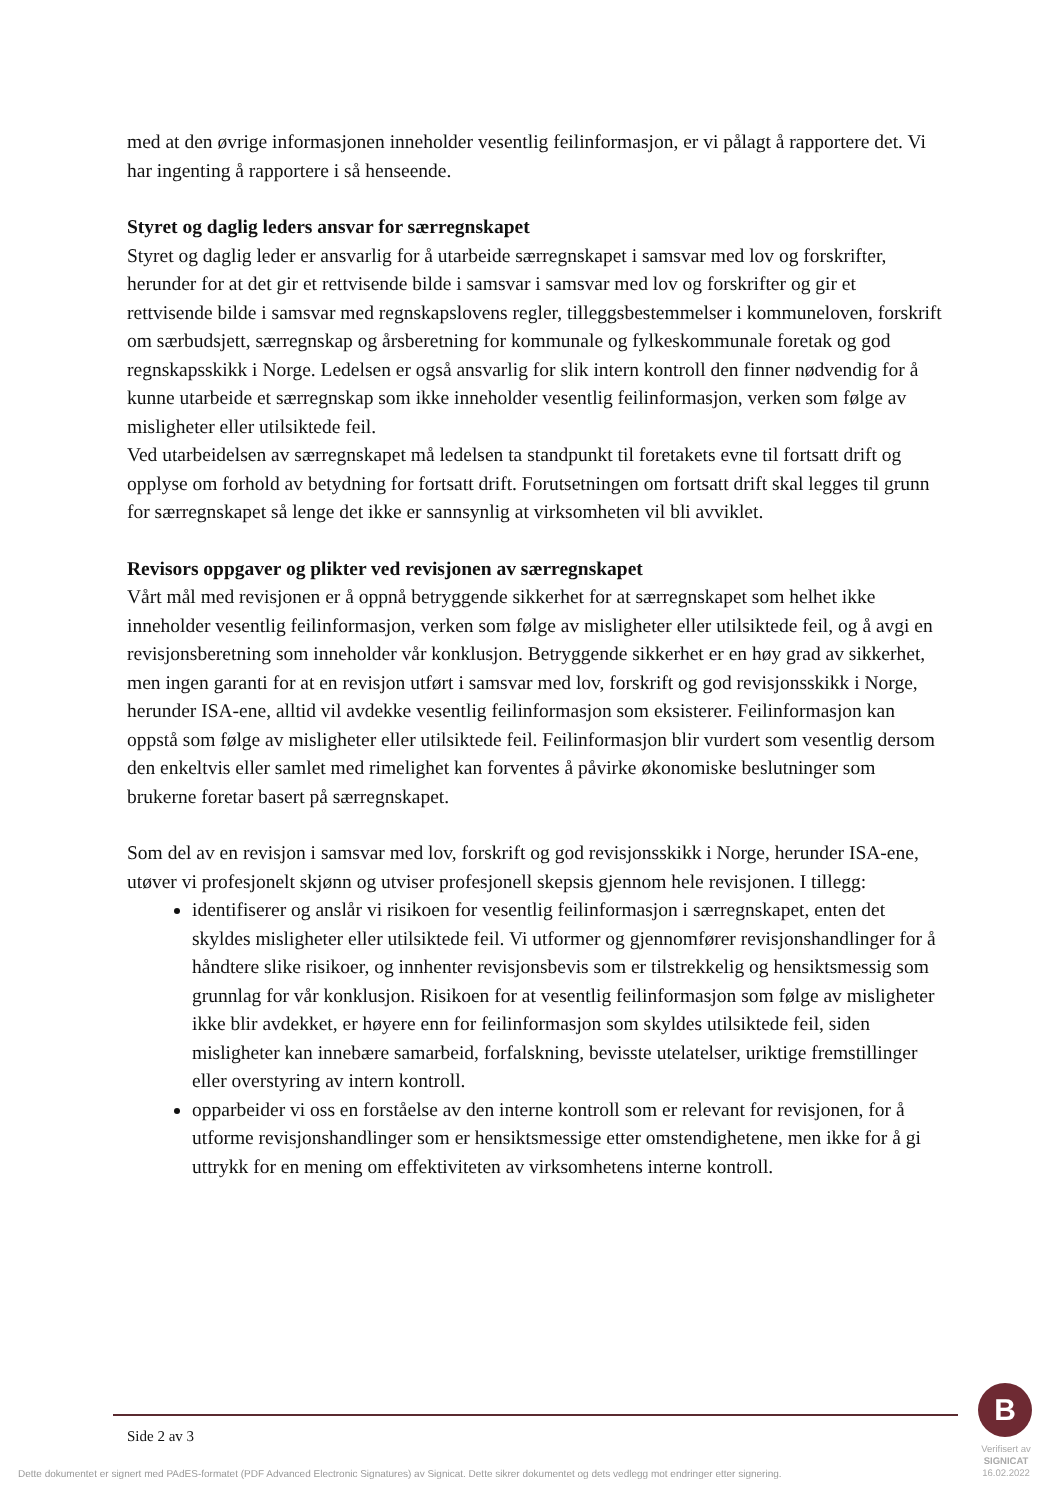med at den øvrige informasjonen inneholder vesentlig feilinformasjon, er vi pålagt å rapportere det. Vi har ingenting å rapportere i så henseende.
Styret og daglig leders ansvar for særregnskapet
Styret og daglig leder er ansvarlig for å utarbeide særregnskapet i samsvar med lov og forskrifter, herunder for at det gir et rettvisende bilde i samsvar i samsvar med lov og forskrifter og gir et rettvisende bilde i samsvar med regnskapslovens regler, tilleggsbestemmelser i kommuneloven, forskrift om særbudsjett, særregnskap og årsberetning for kommunale og fylkeskommunale foretak og god regnskapsskikk i Norge. Ledelsen er også ansvarlig for slik intern kontroll den finner nødvendig for å kunne utarbeide et særregnskap som ikke inneholder vesentlig feilinformasjon, verken som følge av misligheter eller utilsiktede feil.
Ved utarbeidelsen av særregnskapet må ledelsen ta standpunkt til foretakets evne til fortsatt drift og opplyse om forhold av betydning for fortsatt drift. Forutsetningen om fortsatt drift skal legges til grunn for særregnskapet så lenge det ikke er sannsynlig at virksomheten vil bli avviklet.
Revisors oppgaver og plikter ved revisjonen av særregnskapet
Vårt mål med revisjonen er å oppnå betryggende sikkerhet for at særregnskapet som helhet ikke inneholder vesentlig feilinformasjon, verken som følge av misligheter eller utilsiktede feil, og å avgi en revisjonsberetning som inneholder vår konklusjon. Betryggende sikkerhet er en høy grad av sikkerhet, men ingen garanti for at en revisjon utført i samsvar med lov, forskrift og god revisjonsskikk i Norge, herunder ISA-ene, alltid vil avdekke vesentlig feilinformasjon som eksisterer. Feilinformasjon kan oppstå som følge av misligheter eller utilsiktede feil. Feilinformasjon blir vurdert som vesentlig dersom den enkeltvis eller samlet med rimelighet kan forventes å påvirke økonomiske beslutninger som brukerne foretar basert på særregnskapet.
Som del av en revisjon i samsvar med lov, forskrift og god revisjonsskikk i Norge, herunder ISA-ene, utøver vi profesjonelt skjønn og utviser profesjonell skepsis gjennom hele revisjonen. I tillegg:
identifiserer og anslår vi risikoen for vesentlig feilinformasjon i særregnskapet, enten det skyldes misligheter eller utilsiktede feil. Vi utformer og gjennomfører revisjonshandlinger for å håndtere slike risikoer, og innhenter revisjonsbevis som er tilstrekkelig og hensiktsmessig som grunnlag for vår konklusjon. Risikoen for at vesentlig feilinformasjon som følge av misligheter ikke blir avdekket, er høyere enn for feilinformasjon som skyldes utilsiktede feil, siden misligheter kan innebære samarbeid, forfalskning, bevisste utelatelser, uriktige fremstillinger eller overstyring av intern kontroll.
opparbeider vi oss en forståelse av den interne kontroll som er relevant for revisjonen, for å utforme revisjonshandlinger som er hensiktsmessige etter omstendighetene, men ikke for å gi uttrykk for en mening om effektiviteten av virksomhetens interne kontroll.
Side 2 av 3
Dette dokumentet er signert med PAdES-formatet (PDF Advanced Electronic Signatures) av Signicat. Dette sikrer dokumentet og dets vedlegg mot endringer etter signering.
B
Verifisert av
SIGNICAT
16.02.2022